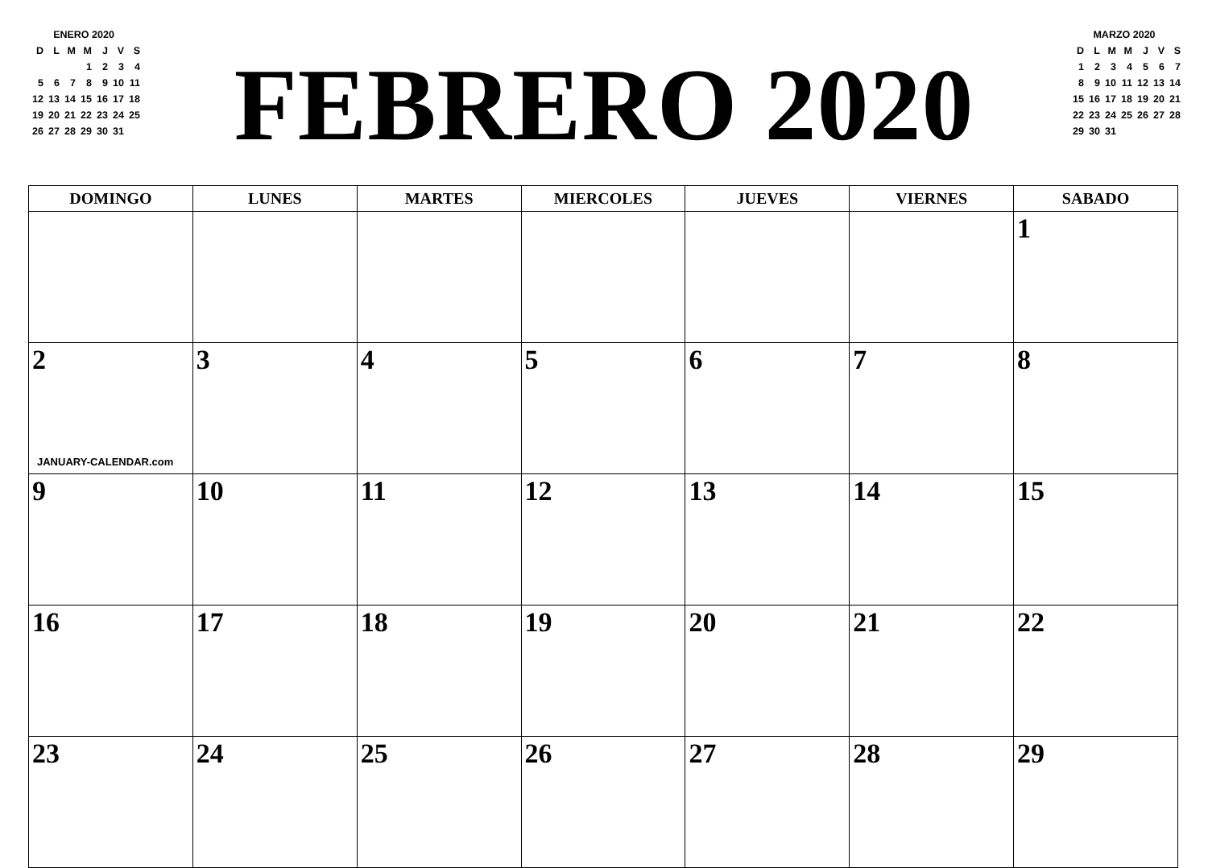ENERO 2020
| D | L | M | M | J | V | S |
| | | | 1 | 2 | 3 | 4 |
| 5 | 6 | 7 | 8 | 9 | 10 | 11 |
| 12 | 13 | 14 | 15 | 16 | 17 | 18 |
| 19 | 20 | 21 | 22 | 23 | 24 | 25 |
| 26 | 27 | 28 | 29 | 30 | 31 | |
FEBRERO 2020
MARZO 2020
| D | L | M | M | J | V | S |
| 1 | 2 | 3 | 4 | 5 | 6 | 7 |
| 8 | 9 | 10 | 11 | 12 | 13 | 14 |
| 15 | 16 | 17 | 18 | 19 | 20 | 21 |
| 22 | 23 | 24 | 25 | 26 | 27 | 28 |
| 29 | 30 | 31 | | | | |
| DOMINGO | LUNES | MARTES | MIERCOLES | JUEVES | VIERNES | SABADO |
| --- | --- | --- | --- | --- | --- | --- |
| | | | | | | 1 |
| 2 JANUARY-CALENDAR.com | 3 | 4 | 5 | 6 | 7 | 8 |
| 9 | 10 | 11 | 12 | 13 | 14 | 15 |
| 16 | 17 | 18 | 19 | 20 | 21 | 22 |
| 23 | 24 | 25 | 26 | 27 | 28 | 29 |